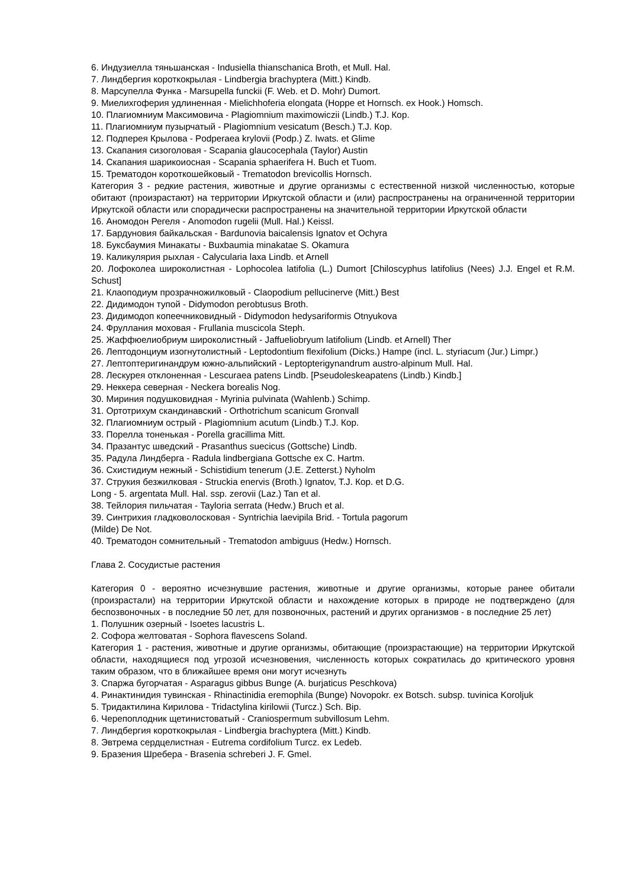6. Индузиелла тяньшанская - Indusiella thianschanica Broth, et Mull. Hal.
7. Линдбергия короткокрылая - Lindbergia brachyptera (Mitt.) Kindb.
8. Марсупелла Функа - Marsupella funckii (F. Web. et D. Mohr) Dumort.
9. Миелихгоферия удлиненная - Mielichhoferia elongata (Hoppe et Hornsch. ex Hook.) Homsch.
10. Плагиомниум Максимовича - Plagiomnium maximowiczii (Lindb.) T.J. Кор.
11. Плагиомниум пузырчатый - Plagiomnium vesicatum (Besch.) T.J. Кор.
12. Подперея Крылова - Podperaea krylovii (Podp.) Z. Iwats. et Glime
13. Скапания сизоголовая - Scapania glaucocephala (Taylor) Austin
14. Скапания шарикоиосная - Scapania sphaerifera H. Buch et Tuom.
15. Трематодон короткошейковый - Trematodon brevicollis Hornsch.
Категория 3 - редкие растения, животные и другие организмы с естественной низкой численностью, которые обитают (произрастают) на территории Иркутской области и (или) распространены на ограниченной территории Иркутской области или спорадически распространены на значительной территории Иркутской области
16. Аномодон Регеля - Anomodon rugelii (Mull. Hal.) Keissl.
17. Бардуновия байкальская - Bardunovia baicalensis Ignatov et Ochyra
18. Буксбаумия Минакаты - Buxbaumia minakatae S. Okamura
19. Каликулярия рыхлая - Calycularia laxa Lindb. et Arnell
20. Лофоколеа широколистная - Lophocolea latifolia (L.) Dumort [Chiloscyphus latifolius (Nees) J.J. Engel et R.M. Schust]
21. Клаоподиум прозрачножилковый - Claopodium pellucinerve (Mitt.) Best
22. Дидимодон тупой - Didymodon perobtusus Broth.
23. Дидимодоп копеечниковидный - Didymodon hedysariformis Otnyukova
24. Фруллания моховая - Frullania muscicola Steph.
25. Жаффюелиобриум широколистный - Jaffueliobryum latifolium (Lindb. et Arnell) Ther
26. Лептодонциум изогнутолистный - Leptodontium flexifolium (Dicks.) Hampe (incl. L. styriacum (Jur.) Limpr.)
27. Лептоптеригинандрум южно-альпийский - Leptopterigynandrum austro-alpinum Mull. Hal.
28. Лескурея отклоненная - Lescuraea patens Lindb. [Pseudoleskeapatens (Lindb.) Kindb.]
29. Неккера северная - Neckera borealis Nog.
30. Мириния подушковидная - Myrinia pulvinata (Wahlenb.) Schimp.
31. Ортотрихум скандинавский - Orthotrichum scanicum Gronvall
32. Плагиомниум острый - Plagiomnium acutum (Lindb.) T.J. Кор.
33. Порелла тоненькая - Porella gracillima Mitt.
34. Празантус шведский - Prasanthus suecicus (Gottsche) Lindb.
35. Радула Линдберга - Radula lindbergiana Gottsche ex C. Hartm.
36. Схистидиум нежный - Schistidium tenerum (J.E. Zetterst.) Nyholm
37. Струкия безжилковая - Struckia enervis (Broth.) Ignatov, T.J. Кор. et D.G.
Long - 5. argentata Mull. Hal. ssp. zerovii (Laz.) Tan et al.
38. Тейлория пильчатая - Tayloria serrata (Hedw.) Bruch et al.
39. Синтрихия гладковолосковая - Syntrichia laevipila Brid. - Tortula pagorum
(Milde) De Not.
40. Трематодон сомнительный - Trematodon ambiguus (Hedw.) Hornsch.
Глава 2. Сосудистые растения
Категория 0 - вероятно исчезнувшие растения, животные и другие организмы, которые ранее обитали (произрастали) на территории Иркутской области и нахождение которых в природе не подтверждено (для беспозвоночных - в последние 50 лет, для позвоночных, растений и других организмов - в последние 25 лет)
1. Полушник озерный - Isoetes lacustris L.
2. Софора желтоватая - Sophora flavescens Soland.
Категория 1 - растения, животные и другие организмы, обитающие (произрастающие) на территории Иркутской области, находящиеся под угрозой исчезновения, численность которых сократилась до критического уровня таким образом, что в ближайшее время они могут исчезнуть
3. Спаржа бугорчатая - Asparagus gibbus Bunge (A. burjaticus Peschkova)
4. Ринактинидия тувинская - Rhinactinidia eremophila (Bunge) Novopokr. ex Botsch. subsp. tuvinica Koroljuk
5. Тридактилина Кирилова - Tridactylina kirilowii (Turcz.) Sch. Bip.
6. Черепоплодник щетинистоватый - Craniospermum subvillosum Lehm.
7. Линдбергия короткокрылая - Lindbergia brachyptera (Mitt.) Kindb.
8. Эвтрема сердцелистная - Eutrema cordifolium Turcz. ex Ledeb.
9. Бразения Шребера - Brasenia schreberi J. F. Gmel.